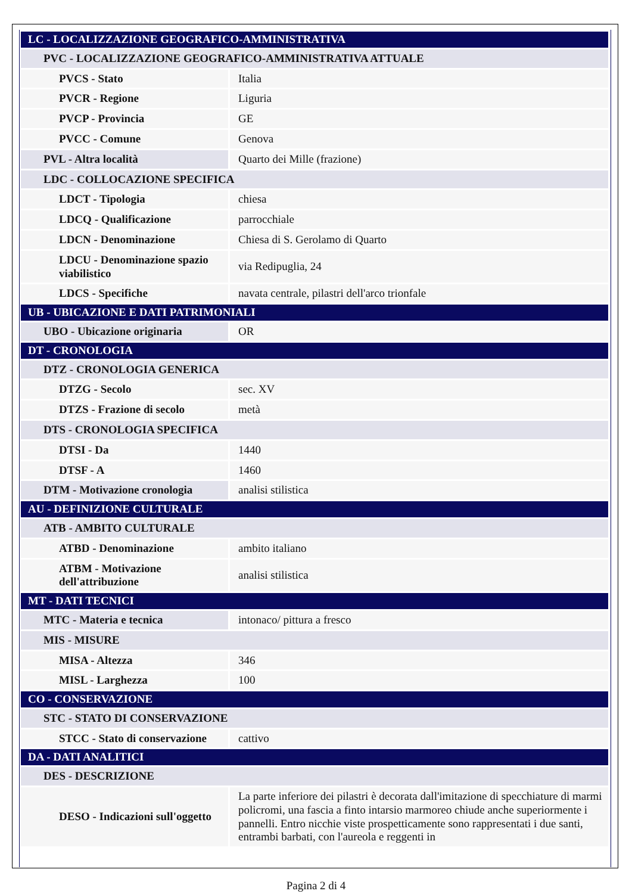| LC - LOCALIZZAZIONE GEOGRAFICO-AMMINISTRATIVA | |
| PVC - LOCALIZZAZIONE GEOGRAFICO-AMMINISTRATIVA ATTUALE | |
| PVCS - Stato | Italia |
| PVCR - Regione | Liguria |
| PVCP - Provincia | GE |
| PVCC - Comune | Genova |
| PVL - Altra località | Quarto dei Mille (frazione) |
| LDC - COLLOCAZIONE SPECIFICA | |
| LDCT - Tipologia | chiesa |
| LDCQ - Qualificazione | parrocchiale |
| LDCN - Denominazione | Chiesa di S. Gerolamo di Quarto |
| LDCU - Denominazione spazio viabilistico | via Redipuglia, 24 |
| LDCS - Specifiche | navata centrale, pilastri dell'arco trionfale |
| UB - UBICAZIONE E DATI PATRIMONIALI | |
| UBO - Ubicazione originaria | OR |
| DT - CRONOLOGIA | |
| DTZ - CRONOLOGIA GENERICA | |
| DTZG - Secolo | sec. XV |
| DTZS - Frazione di secolo | metà |
| DTS - CRONOLOGIA SPECIFICA | |
| DTSI - Da | 1440 |
| DTSF - A | 1460 |
| DTM - Motivazione cronologia | analisi stilistica |
| AU - DEFINIZIONE CULTURALE | |
| ATB - AMBITO CULTURALE | |
| ATBD - Denominazione | ambito italiano |
| ATBM - Motivazione dell'attribuzione | analisi stilistica |
| MT - DATI TECNICI | |
| MTC - Materia e tecnica | intonaco/ pittura a fresco |
| MIS - MISURE | |
| MISA - Altezza | 346 |
| MISL - Larghezza | 100 |
| CO - CONSERVAZIONE | |
| STC - STATO DI CONSERVAZIONE | |
| STCC - Stato di conservazione | cattivo |
| DA - DATI ANALITICI | |
| DES - DESCRIZIONE | |
| DESO - Indicazioni sull'oggetto | La parte inferiore dei pilastri è decorata dall'imitazione di specchiature di marmi policromi, una fascia a finto intarsio marmoreo chiude anche superiormente i pannelli. Entro nicchie viste prospetticamente sono rappresentati i due santi, entrambi barbati, con l'aureola e reggenti in |
Pagina 2 di 4